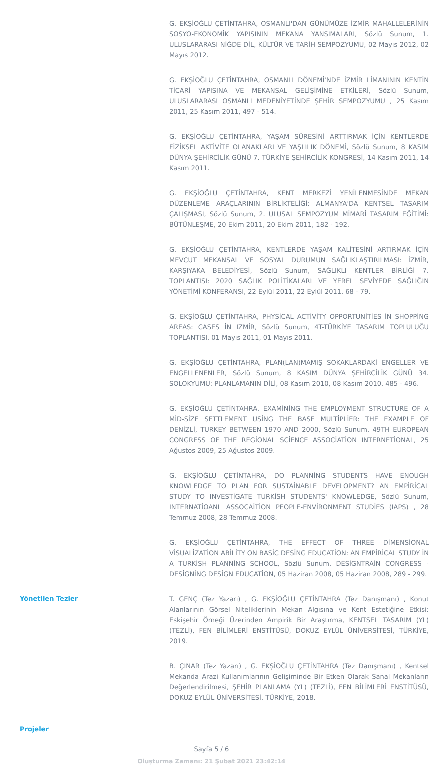G. EKŞİOĞLU ÇETİNTAHRA, OSMANLI'DAN GÜNÜMÜZE İZMİR MAHALLELERİNİN SOSYO-EKONOMİK YAPISININ MEKANA YANSIMALARI, Sözlü Sunum, 1. ULUSLARARASI NİĞDE DİL, KÜLTÜR VE TARİH SEMPOZYUMU, 02 Mayıs 2012, 02 Mayıs 2012.
G. EKŞİOĞLU ÇETİNTAHRA, OSMANLI DÖNEMİ'NDE İZMİR LİMANININ KENTİN TİCARİ YAPISINA VE MEKANSAL GELİŞİMİNE ETKİLERİ, Sözlü Sunum, ULUSLARARASI OSMANLI MEDENİYETİNDE ŞEHİR SEMPOZYUMU , 25 Kasım 2011, 25 Kasım 2011, 497 - 514.
G. EKŞİOĞLU ÇETİNTAHRA, YAŞAM SÜRESİNİ ARTTIRMAK İÇİN KENTLERDE FİZİKSEL AKTİVİTE OLANAKLARI VE YAŞLILIK DÖNEMİ, Sözlü Sunum, 8 KASIM DÜNYA ŞEHİRCİLİK GÜNÜ 7. TÜRKİYE ŞEHİRCİLİK KONGRESİ, 14 Kasım 2011, 14 Kasım 2011.
G. EKŞİOĞLU ÇETİNTAHRA, KENT MERKEZİ YENİLENMESİNDE MEKAN DÜZENLEME ARAÇLARININ BİRLİKTELİĞİ: ALMANYA'DA KENTSEL TASARIM ÇALIŞMASI, Sözlü Sunum, 2. ULUSAL SEMPOZYUM MİMARİ TASARIM EĞİTİMİ: BÜTÜNLEŞME, 20 Ekim 2011, 20 Ekim 2011, 182 - 192.
G. EKŞİOĞLU ÇETİNTAHRA, KENTLERDE YAŞAM KALİTESİNİ ARTIRMAK İÇİN MEVCUT MEKANSAL VE SOSYAL DURUMUN SAĞLIKLAŞTIRILMASI: İZMİR, KARŞIYAKA BELEDİYESİ, Sözlü Sunum, SAĞLIKLI KENTLER BİRLİĞİ 7. TOPLANTISI: 2020 SAĞLIK POLİTİKALARI VE YEREL SEVİYEDE SAĞLIĞIN YÖNETİMİ KONFERANSI, 22 Eylül 2011, 22 Eylül 2011, 68 - 79.
G. EKŞİOĞLU ÇETİNTAHRA, PHYSİCAL ACTİVİTY OPPORTUNİTİES İN SHOPPİNG AREAS: CASES İN IZMİR, Sözlü Sunum, 4T-TÜRKİYE TASARIM TOPLULUĞU TOPLANTISI, 01 Mayıs 2011, 01 Mayıs 2011.
G. EKŞİOĞLU ÇETİNTAHRA, PLAN(LAN)MAMIŞ SOKAKLARDAKİ ENGELLER VE ENGELLENENLER, Sözlü Sunum, 8 KASIM DÜNYA ŞEHİRCİLİK GÜNÜ 34. SOLOKYUMU: PLANLAMANIN DİLİ, 08 Kasım 2010, 08 Kasım 2010, 485 - 496.
G. EKŞİOĞLU ÇETİNTAHRA, EXAMİNİNG THE EMPLOYMENT STRUCTURE OF A MİD-SİZE SETTLEMENT USİNG THE BASE MULTİPLİER: THE EXAMPLE OF DENİZLİ, TURKEY BETWEEN 1970 AND 2000, Sözlü Sunum, 49TH EUROPEAN CONGRESS OF THE REGİONAL SCİENCE ASSOCİATİON INTERNETİONAL, 25 Ağustos 2009, 25 Ağustos 2009.
G. EKŞİOĞLU ÇETİNTAHRA, DO PLANNİNG STUDENTS HAVE ENOUGH KNOWLEDGE TO PLAN FOR SUSTAİNABLE DEVELOPMENT? AN EMPİRİCAL STUDY TO INVESTİGATE TURKİSH STUDENTS' KNOWLEDGE, Sözlü Sunum, INTERNATİOANL ASSOCAİTİON PEOPLE-ENVİRONMENT STUDİES (IAPS) , 28 Temmuz 2008, 28 Temmuz 2008.
G. EKŞİOĞLU ÇETİNTAHRA, THE EFFECT OF THREE DİMENSİONAL VİSUALİZATİON ABİLİTY ON BASİC DESİNG EDUCATİON: AN EMPİRİCAL STUDY İN A TURKİSH PLANNİNG SCHOOL, Sözlü Sunum, DESİGNTRAİN CONGRESS - DESİGNİNG DESİGN EDUCATİON, 05 Haziran 2008, 05 Haziran 2008, 289 - 299.
Yönetilen Tezler
T. GENÇ (Tez Yazarı) , G. EKŞİOĞLU ÇETİNTAHRA (Tez Danışmanı) , Konut Alanlarının Görsel Niteliklerinin Mekan Algısına ve Kent Estetiğine Etkisi: Eskişehir Örneği Üzerinden Ampirik Bir Araştırma, KENTSEL TASARIM (YL) (TEZLİ), FEN BİLİMLERİ ENSTİTÜSÜ, DOKUZ EYLÜL ÜNİVERSİTESİ, TÜRKİYE, 2019.
B. ÇINAR (Tez Yazarı) , G. EKŞİOĞLU ÇETİNTAHRA (Tez Danışmanı) , Kentsel Mekanda Arazi Kullanımlarının Gelişiminde Bir Etken Olarak Sanal Mekanların Değerlendirilmesi, ŞEHİR PLANLAMA (YL) (TEZLİ), FEN BİLİMLERİ ENSTİTÜSÜ, DOKUZ EYLÜL ÜNİVERSİTESİ, TÜRKİYE, 2018.
Projeler
Sayfa 5 / 6
Oluşturma Zamanı: 21 Şubat 2021 23:42:14